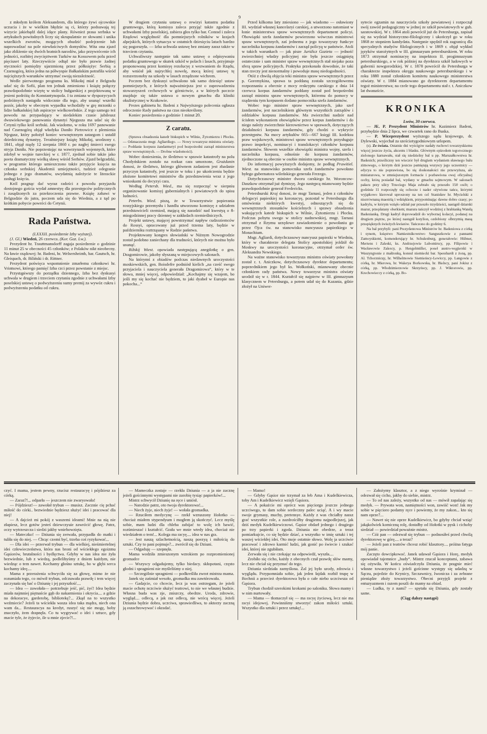9
z młodym królem Aleksandrem, dla którego żywi ojcowskie uczucia i że w wielkim błędzie są ci, którzy podsuwają tej wizycie jakiebądź dalej idące plany. Również prasa serbska w artykułach powitalnych liczy się skrupulatnie ze słowami i unika wszelkich zwrotów, mogących obudzić podejrzenie lub naprowadzać na pole niewłaściwych domysłów. Wita ona zjazd jako zbliżenie się dwóch bratnich narodów, jako przywrócenie ich jedności, rozbitej zwycięztwem Turków na Kossowem polu przed pięciuset laty. Rzeczywiście odtąd nie było prawie żadnej styczności pomiędzy ujarzmioną przez półksiężyc Serbią a Czarnogórą, która jedna na półwyspie Bałkańskim potrafiła wśród najcięższych warunków utrzymać swoją niezależność.
Wedle pierwotnego programu ks. Mikołaj miał z Belgradu udać się do Sofii, plan ten jednak zmieniono i książę połączy prawdopodobnie wizytę w stolicy bułgarskiej z projektowaną w jesieni podróżą do Konstantynopola. I ta zmiana w dyspozycyach podróżnych nastąpiła widocznie dla tego, aby usunąć wszelki pozór, jakoby w obecnym wypadku wchodziły w grę mrzonki o lidze bałkańskiej lub aspiracye wielkoserbskie. Z tego samego też powodu na przypadający w niedalekim czasie jubileusz dwuwiekowego panowania dynastyi Njegusza ma udać się do Cetynii tylko król serbski. Jak wiadomo, w roku 1697 panowanie nad Czarnogórą objął władyka Daniło Pietrowicz z plemienia Njegusz, który położył koniec wewnętrznym zatargom i ustalił dziedziczną dynastyę. Teraźniejszy książę Mikołaj, urodzony r. 1841, objął rządy 12 sierpnia 1860 r. po nagłej śmierci swego stryja Daniła. Nie poprzestając na wawrzynach wojennych, które zdobył w wojnie tureckiej w r. 1877, zjednał sobie także jako poeta dramatyczny wielką sławę wśród Serbów. Zjazd belgradzki, w programie którego umieszczono także przyjęcie księcia na członka serbskiej Akademii umiejętności, tudzież odegranie jednego z jego dramatów, uwydatnią należycie te literackie zasługi księcia.
Król pragnąc dać wyraz radości z powodu przyjazdu dostojnego gościa wydał amnestyę dla przestępców politycznych i zasądzonych za przekroczenia prawne. Książę zabawi w Belgradzie do jutra, poczem uda się do Wiednia, a z tąd po krótkim pobycie powróci do Cetynii.
Rada Państwa.
(LXXXII. posiedzenie Izby wyższej).
(J. Gl.) Wiedeń, 26 czerwca. (Kor. Gaz. Lw.).
Prezydent hr. Trauttmansdorff zagaja posiedzenie o godzinie 11 minut 25 w obecności 45 członków; z Polaków nikt nieobecny. Na ławie rządowej: hr. Badeni, hr. Welsersheimb, bar. Gautsch, hr. Gleispach, dr. Biliński i dr. Rittner.
Prezydent poświęca wspomnienie zmarłemu członkowi hr. Vrintsowi, którego pamięć Izba czci przez powstanie z miejsc.
Przystąpiwszy do porządku dziennego, Izba bez dyskusyi uchwala w drugiem i trzeciem czytaniu zgodnie z uchwałami Izby poselskiej ustawę o podwyższeniu sumy premij za wywóz cukru i podwyższeniu podatku od cukru.
W drugiem czytaniu ustawę o rewizyi katastru podatku gruntowego, którą komisya zaleca przyjąć także zgodnie z uchwałami Izby poselskiej, zabiera głos tylko bar. Conrad i zaleca Rządowi względność dla pomniejszych rolników w krajach alpejskich, których sytuacya w ostatnich dziesięciu latach bardzo się pogorszyła. — Izba uchwala ustawę bez zmiany zaraz także w trzeciem czytaniu.
Uchwaliwszy następnie tak samo ustawę o odpisywaniu podatku gruntowego w skutek szkód w polach i lasach, przyjmuje proponowaną przez komisyę rezolucyę z wezwaniem do Rządu, aby wniósł jak najrychlej nowelę, mocą której ustawę tę rozszerzonoby na szkody w lasach zrządzone wichrem.
Poczem bez dyskusyi uchwalono tak samo dziesięć ustaw pomniejszych, z których najważniejsza jest o zaprowadzeniu stowarzyszeń cechowych w górnictwie, a w których poczcie znajduje się także ustawa o nowym gmachu dla kliniki okulistycznej w Krakowie.
Prezes gabinetu hr. Badeni z Najwyższego polecenia ogłasza odroczenie Rady państwa na czas nieokreślony.
Koniec posiedzenia o godzinie 1 minut 20.
Z caratu.
(Sprawa obsadzenia katedr biskupich w Wilnie, Żytomierzu i Płocku. — Odznaczenie msgr. Agliardiego. — Nowy towarzysz ministra oświaty. — Poddanie korpusu żandarmeryi pod bezpośredni zarząd ministerstwa spraw wewnętrznych. — Drobne wiadomości).
Wobec doniesienia, że śledztwo w sprawie katastrofy na polu Chodyńskiem zostało na rozkaz cara umorzone, Grażdanin donosi, że śledztwo, którego głównem zadaniem jest zbadanie przyczyn katastrofy, jest jeszcze w toku i po ukończeniu będzie złożone komitetowi ministrów dla przedstawienia wraz z jego wnioskami do decyzyi cara.
Według Petersb. Wied., ma się rozpocząć w sierpniu organizowanie komisyj gubernialnych i powiatowych do spisu ludności.
Peterbs. Wied. piszą, że w Towarzystwie popierania rossyjskiego przemysłu i handlu utworzono komisyę z udziałem przedstawicieli rzemiosł, mającą się naradzić nad kwestyą o 8-miogodzinnej pracy dziennej w zakładach rzemieślniczych.
Projekt ustawy, mającej powstrzymać napływ cudzoziemców do Rossyi, opracowany już przed trzema laty, będzie w październiku roztrząsany w Radzie państwa.
Projektowany kongres słowiański w Niżnym Nowogrodzie został podobno zaniechany dla trudności, których nie można było usunąć.
Rižskij Wiest. opowiada następującą anegdotkę o gen. Dragomirowie, jakoby słyszaną w miejscowych salonach.
Na którymś z obiadów podczas niedawnych uroczystości moskiewskich, gen. Boisdefre podniósł kielich „na cześć swego przyjaciela i nauczyciela generała Dragomirowa“, który w te słowa, mniej więcej, odpowiedział: „Kochajmy się wzajem, bo jeśli my się kochać nie będziem, to jaki dyabeł w Europie nas pokocha...“
Przed kilkoma laty zniesiono — jak wiadomo — osławiony III. wydział własnej kancelaryi carskiej, a utworzono natomiast w łonie ministerstwa spraw wewnętrznych departament policyi. Obowiązki szefa żandarmów powierzono wówczas ministrowi spraw wewnętrznych, zaś jednemu z jego towarzyszy funkcye naczelnika korpusu żandarmów i zarząd policyą w państwie. Atoli w takich warunkach — jak pisze Juridicz Gazieta — jedność zwierzchniej władzy policyjnej nie była jeszcze osiągniętą ostatecznie i sam minister spraw wewnętrznych stał niejako poza sferą spraw policyjnych. Praktyka przekonała dowodnie, że taki stan rzeczy jest nienormalny i powoduje masę niedogodności.
Otóż z chwilą objęcia teki ministra spraw wewnętrznych przez p. Goremykina, sprawa ta poddaną została szczegółowemu rozpoznaniu a obecnie z mocy reskryptu carskiego z dnia 14 czerwca korpus żandarmów poddany został pod bezpośredni zarząd ministra spraw wewnętrznych, któremu do pomocy w rządzeniu tym korpusem dodano pomocnika szefa żandarmów.
Wobec tego minister spraw wewnętrznych, jako szef żandarmów, jest naczelnikiem głównym wszystkich zarządów i oddziałów korpusu żandarmów. Ma zwierzchni nadzór nad ścisłem wykonaniem obowiązków przez korpus żandarmów i do niego należy zwierzchnie kierownictwo w sprawach, dotyczących działalności korpusu żandarmów, gdy chodzi o wykrycie przestępstw. Na mocy artykułów 665—667 księgi III. kodeksu praw wojskowych, ministrowi spraw wewnętrznych przysługuje prawo inspekcyi, nominacyi i translokacyi członków korpusu żandarmów. Słowem wszelkie obowiązki ministra wojny, szefa i naczelnika korpusu, odnośnie do korpusu żandarmów, zjednoczone są obecnie w osobie ministra spraw wewnętrznych.
Do informacyj powyższych dodajemy, że podług Prawitiel. Wiest. na stanowisko pomocnika szefa żandarmów powołano byłego gubernatora wileńskiego generała Frezego.
Dotychczasowy minister dworu carskiego hr. Woroncow-Daszkow otrzymał już dymisyę. Jego następcą mianowany będzie prawdopodobnie generał Fredericks.
Petersburski Kraj donosi, że msgr Tarnasi, jeden z członków delegacyi papieskiej na koronacyę, pozostał w Petersburgu dla omówienia niektórych kwestyj, odnoszących się do wewnętrznych stosunków kościelnych i sprawy obsadzenia wakujących katedr biskupich w Wilnie, Żytomierzu i Płocku. Podczas pobytu swego w stolicy nadnewskiej, msgr. Tarnasi otrzymał z Rzymu urzędowe zawiadomienie o powołaniu go przez Ojca św. na stanowisko nuncyusza papiezkiego w Monachium.
Msgr. Agliardi, dotychczasowy nuncyusz papiezki w Wiedniu, który w charakterze delegata Stolicy apostolskiej jeździł do Moskwy na uroczystości koronacyjne, otrzymał order św. Aleksandra Newskiego.
Na ważne stanowisko towarzysza ministra oświaty powołany został r. t. Aniczkow, dotychczasowy dyrektor departamentu; poprzednikiem jego był ks. Wołkoński, mianowany obecnie członkiem rady państwa. Nowy towarzysz ministra oświaty urodził się w r. 1844. Kształcił się najpierw w III. gimnazyum klasycznem w Petersburgu, a potem udał się do Kazania, gdzie złożył na Uniwer-
sytecie egzamin na nauczyciela szkoły powiatowej i rozpoczął swój zawód pedagogiczny w jednej ze szkół powiatowych w gub. saratowskiej. W r. 1864 atoli powrócił już do Petersburga, zapisał się na wydział historyczno-filologiczny i ukończył go w roku 1868 ze stopniem kandydata. Następnie spędził rok zagranicą dla specyalnych studyów filologicznych i w 1869 r. objął wykład języków starożytnych w III. gimnazyum petersburskiem. W roku 1873 otrzymał nominacyę na inspektora II. progimnazyum petersburskiego, a w rok później na dyrektora szkół ludowych w gubernii nowgorodzkiej. W r. 1878 powrócił do Petersburga w charakterze inspektora okręgu naukowego petersburskiego i w roku 1880 został członkiem komitetu naukowego ministerstwa oświaty. W r. 1884 mianowano go dyrektorem departamentu tegoż ministerstwa; na czele tego departamentu stał r. t. Aniczkow lat dwanaście.
KRONIKA
Lwów, 30 czerwca.
— JE. P. Prezydent Ministrów hr. Kazimierz Badeni, przybędzie dnia 2 lipca, we czwartek rano do Buska.
— P. Wiceprezydent wyższego sądu krajowego, dr. Dylewski, wyjechał za sześciotygodniowym urlopem.
(s). Ze świata. Ostatnie dni wyścigów nadały ruchowi towarzyskiemu więcej jeszcze życia, akcentu i blasku. Głównym epizodem tegorocznego zielonego karnawału, stał się niedzielny bal u pp. Marszałkowstwa hr. Badenich; prześliczny ten wieczór był drugiem wydaniem sławnego balu zimowego, o którym dziś jeszcze pamiętają wszyscy jego uczestnicy — edycya to nie poprawiona, bo się doskonałości nie przewyższa, ale miniaturowa, w zmniejszonym formacie i pozbawiona owej oficyalnej cechy, którą posiadał bal, wydany w gmachu sejmowym. W salonach pałacu przy ulicy Trzeciego Maja zebrało się przeszło 150 osób; o godzinie 11 rozpoczęły się ochocze i nader ożywione tańce, którymi wyjątkowo kierował uproszony na ten cel Stanisław hr. Mycielski z niezrównaną maestrią i wdziękiem, przypominając dawne dobre czasy; po kadrylu, w którym wzięło udział par przeszło trzydzieści, nastąpił dziarski mazur, przeplatany oberkiem; mazura tańczył wodzirej z hrabianką Wandą Badenianką. Drugi kadryl doprowadził do wybornej kolacyi, podanej na drugiem piętrze, po której nastąpił kotylion, ozdobiony olbrzymią masą przepięknych świeżych kwiatów. Tańczono do godziny 6.
Na bal przybyli: pani Prezydentowa Ministrów hr. Badeniowa z córką i synem, księstwo Namiestnikowstwo Sanguszkowie z pannami Zamoyskiemi, komenderujący hr. Schulenburg, generałowie: Hübner, Mertens i Zaleski, ks. Andrzejowie Lubomirscy, pp. Filipowie i Wacławowie Zalescy, p. Hengelmüller, poseł austro-węgierski w Waszyngtonie z małżonką, konsul niemiecki bar. Spesshardt z żoną, pp. Al. Tchorznicцy, hr. Wilhelmowie Siemieńscy-Lewiccy, pp. Langowie z córką, hr. Mierowa, hr. Waleryа Borkowska, hr. Bielscy, pani Jokisz z córką, pp. Włodzimierzowie Skrzyńscy, pp. J. Wiktorowie, pp. Krechowieccy z córką, pp. Bo-
czyć. I mama, jestem pewny, rzucisz restauracyę i pójdziesz za córką.
— Zaraz?!.,. odparła — jeszczem nie zwaryowała!
— Pójdziesz!— zawołał trybun — musisz. Zacznie cię pchać miłość do córki.. bezwiednie będziesz służyć idei i pracować dla niej!
— A dajcież mi pokój z waszemi ideami! Mnie na nią nie złapiesz, lecz gotów jesteś dziewczyuie zawrócić głowę. Patrz, oczy wytrzeszcza i siedzi jakby wniebowzięta.
— Mateczko! — Dziunia się zerwała, przypadła do matki i tuliła się do niej. — Chcąc czemś być, trzeba coś ryzykować...
— Dla idei — przerwał trybun — dla wielkiej, nieśmiertelnej idei człowieczeństwa, która nas broni od wściekłego egoizmu Gąsiorów, brutalności i bydlęctwa. Gdyby w nas idea nie żyła bezwiednie, lub z wiedzą, podlelibyśmy z dniem każdym, nie wiedząc o tem nawet. Kochamy głośno sztukę, bo w głębi serca kochamy ideę....
Mama z przerażenia schwyciła się za głowę, mimo że nie rozumiała tego, co mówił trybun, odczuwała prawdę i tem więcej zaczynała się bać o Dziunię i jej przyszłość....
— Idea — zawołała— potrzebuje jeść, pić, żyć! Idea będzie miała najmniej piętnaście gąb do nakarmienia i okrycia.... a gdzie na dekoracye, garderobę, bibliotekę?... Zkąd na to wszystko weźmiecie? Jeżeli ta wściekła wasza idea taka mądra, niech ona wam da... Restauracya na kredyt, ruszyć się nie mogę, boby znaczyło, żem drapnęła. Co tu wygrywać o idei i sztuce, gdy macie tyle, że żyjecie, ile u mnie zjecie?!...
— Mameczka zostaje — rzekła Dziunia — a ja nie zacznę jeżeli gościnnymi występami nie zarobię tysiąc papierków!...
Mistrz schwycił Dziunię na ręce i uniósł.
— Narodzie patrz, oto twoja dyrektorowa!...
— Niech żyje, niech żyje! — wołała gromadka.
— Rzuciłem medycynę — rzekł wzruszony Hołotko — chociaż miałem stypendyum i mogłem ją skończyć. Lecz myślę sobie, mam ludzi dla chleba zabijać to wolę ich bawić, rozśmieszać i kształcić. Grała we mnie wtedy idea, chociaż nie wiedziałem o tem!... Kolega ma racyę.... idea w nas gra.
— Jest naszą szlachetnością, naszą poezyą i miłością do sztuki. Czy to pani pojmuje?... zwrócił się do Dziuni.
— Odgaduję — szepnęła.
Mama wodziła zmieszonym wzrokiem po rozpromienionej gromadce
— Wszyscy odgadujemy, tylko biedacy. skłopotani, często głodni i spragnieni nie myśleliśmy o niej.
— Szczególnie spragnieni — podkreśliła zwrot mistrza mama.
Janek się zaśmiał wesoło, gromadka mu zawtórowała.
— Gadajcie, co chcecie, lecz ja was ostrzegam, że jeżeli macie ochotę nczciwie służyć teatrowi, to nie we własnej budzie. Własna buda was zje, zniszczy, obedrze. Uroda, zdrowie, wygląd.... odlecą, a jak raz odlecą, nie wrócą więcej. Jeżeli Dziunia będzie dobra, uczciwa, sprawiedliwa, to aktorzy zaczną ją oszachrowywać i okradać.
— Mamo!
— Gdyby Gąsior nie trzymał za łeb Ama i Kudelkiewicza, toby Am i Kudelkiewicz wzięli Gąsiora.
— A pokażcie mi oprócz was pięciorga jeszcze jednego uczciwego, to dam sobie serdeczny palec uciąć. A i wy macie swoje grymasy, muchy, pretensye. Każdy z was chciałby naraz grać wszystkie role, a zazdrościłby drugiemu najpodlejszej, jak dziś medyk Kudelkiewiczowi. Gąsior obdarł jednego i drugiego po trzy papierki i zgoda. Dziunia nie obedrze, a teraz pomiarkujcie, co się będzie dziać, a wszystko w imię sztuki i tej waszej wściekłej idei. Oto moje ostatnie słowo. Wolę ja uczciwie pracować i zdrowo karmić ludzi, jak gonić po świecie i szukać idei, której nie zgubiłam.
Zerwała się i nie czekając na odpowiedź, wyszła....
Zrobiło się cicho, każdy z obecnych czuł prawdę słów mamy, lecz nie chciał się przyznać do tego.
Dziunia siedziała zamyślona. Żal jej było urody, zdrowia i wyglądu. Przypomniała sobie, jak jeden łajdak rozbił trupę w Bochnii a przecież dyrektorowa była o całe niebo uczciwsza od Gąsiora.
Trybun chodził szerokimi krokami po saloniku. Słowa mamy i w nim nurtowały.
— Mama — tłomaczył się — ma racyę życiową, lecz nie ma racyi idejowej. Powinniśmy stworzyć zakon miłości sztuki. Wszystko dla sztuki i przez sztukę!...
— Założymy klasztor, a z niego wyrośnie kryminał — odezwał się cicho, jakby do siebie, mistrz.
— To od nas zależy, wszystko od nas — mówił zapalając się medyk. — Prywata won, namiętności won, zawiść won! Jak my sobie w pięcioro podamy ręce i powiemy, że my zakon... kto się nam oprze?...
— Nawet się nie oprze Kudelkiewicz, bo gdyby chciał wziąć jakąkolwiek komiczną rolę, dostałby od Hołotki w pysk i cichoby siedział — powiedział poważnie mistrz.
— Cóż pan — odezwał się trybun — podnosiłeś przed chwilą dyrektorowę w górę.... a teraz?
— Jeżeli pan z teatrów chcesz robić klasztory.... próżna fatyga mój panie.
Zaczęto dowcipkować. Janek udawał Gąsiora i Horę, medyk opowiadał tajemnice „budy“. Mistrz rzucał konceptami, zabawa się ożywiła. W końcu oświadczyła Dziunia, że pragnie mieć własne towarzystwo i jeżeli gościnne występy się udadzą w Sączu, pojedzie do Krynicy, Szczawnicy, Iwonicza i za zebrane pieniądze złoży towarzystwo. Obecni przyjęli projekt z entuzyazmem i razem poszli do mamy na obiad.
— Ludka, ty z nami? — spytała się Dziunia, gdy zostały same.
(Ciąg dalszy nastąpi)